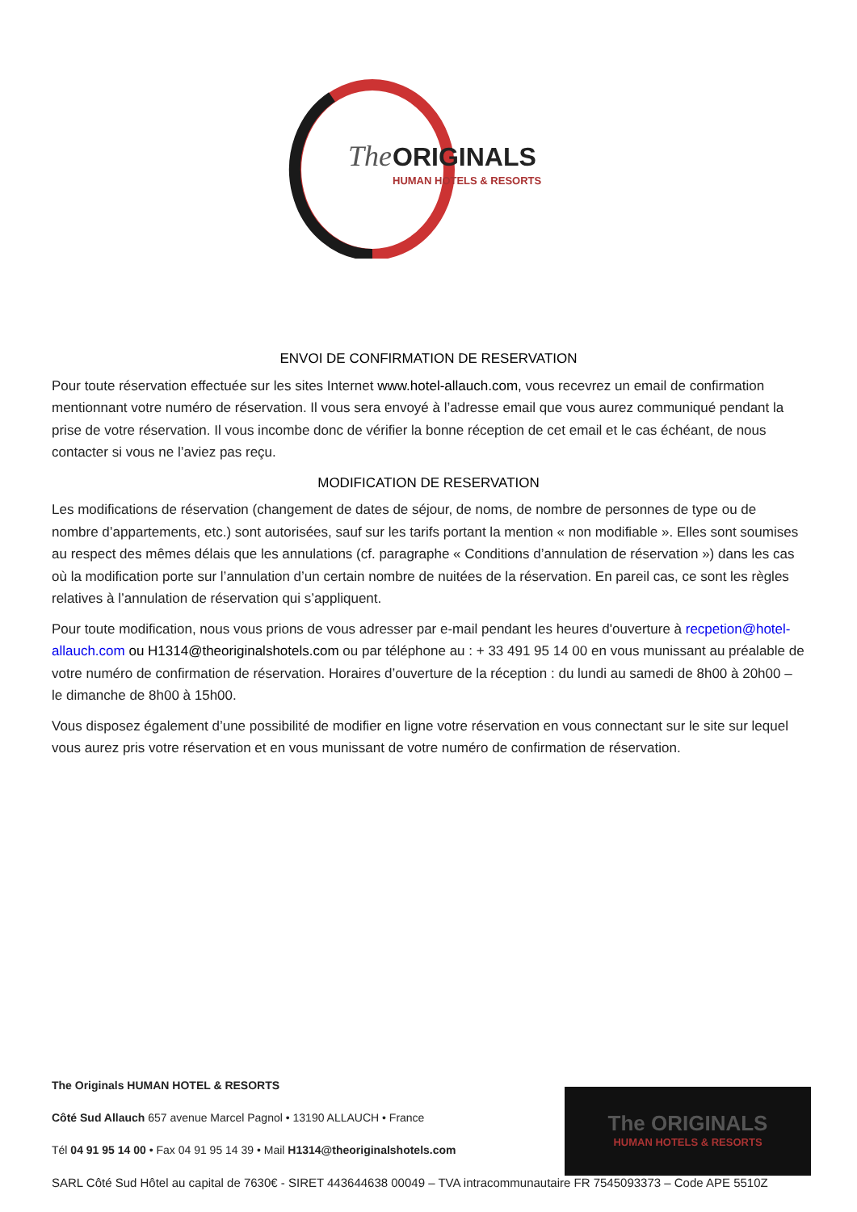The
ORIGINALS
HUMAN HOTELS & RESORTS
ENVOI DE CONFIRMATION DE RESERVATION
Pour toute réservation effectuée sur les sites Internet www.hotel-allauch.com, vous recevrez un email de confirmation mentionnant votre numéro de réservation. Il vous sera envoyé à l’adresse email que vous aurez communiqué pendant la prise de votre réservation. Il vous incombe donc de vérifier la bonne réception de cet email et le cas échéant, de nous contacter si vous ne l’aviez pas reçu.
MODIFICATION DE RESERVATION
Les modifications de réservation (changement de dates de séjour, de noms, de nombre de personnes de type ou de nombre d’appartements, etc.) sont autorisées, sauf sur les tarifs portant la mention « non modifiable ». Elles sont soumises au respect des mêmes délais que les annulations (cf. paragraphe « Conditions d’annulation de réservation ») dans les cas où la modification porte sur l’annulation d’un certain nombre de nuitées de la réservation. En pareil cas, ce sont les règles relatives à l’annulation de réservation qui s’appliquent.
Pour toute modification, nous vous prions de vous adresser par e-mail pendant les heures d'ouverture à recpetion@hotel-allauch.com ou H1314@theoriginalshotels.com ou par téléphone au : + 33 491 95 14 00 en vous munissant au préalable de votre numéro de confirmation de réservation. Horaires d’ouverture de la réception : du lundi au samedi de 8h00 à 20h00 – le dimanche de 8h00 à 15h00.
Vous disposez également d’une possibilité de modifier en ligne votre réservation en vous connectant sur le site sur lequel vous aurez pris votre réservation et en vous munissant de votre numéro de confirmation de réservation.
The ORIGINALS
HUMAN HOTELS & RESORTS
The Originals HUMAN HOTEL & RESORTS
Côté Sud Allauch 657 avenue Marcel Pagnol • 13190 ALLAUCH • France
Tél 04 91 95 14 00 • Fax 04 91 95 14 39 • Mail H1314@theoriginalshotels.com
SARL Côté Sud Hôtel au capital de 7630€ - SIRET 443644638 00049 – TVA intracommunautaire FR 7545093373 – Code APE 5510Z